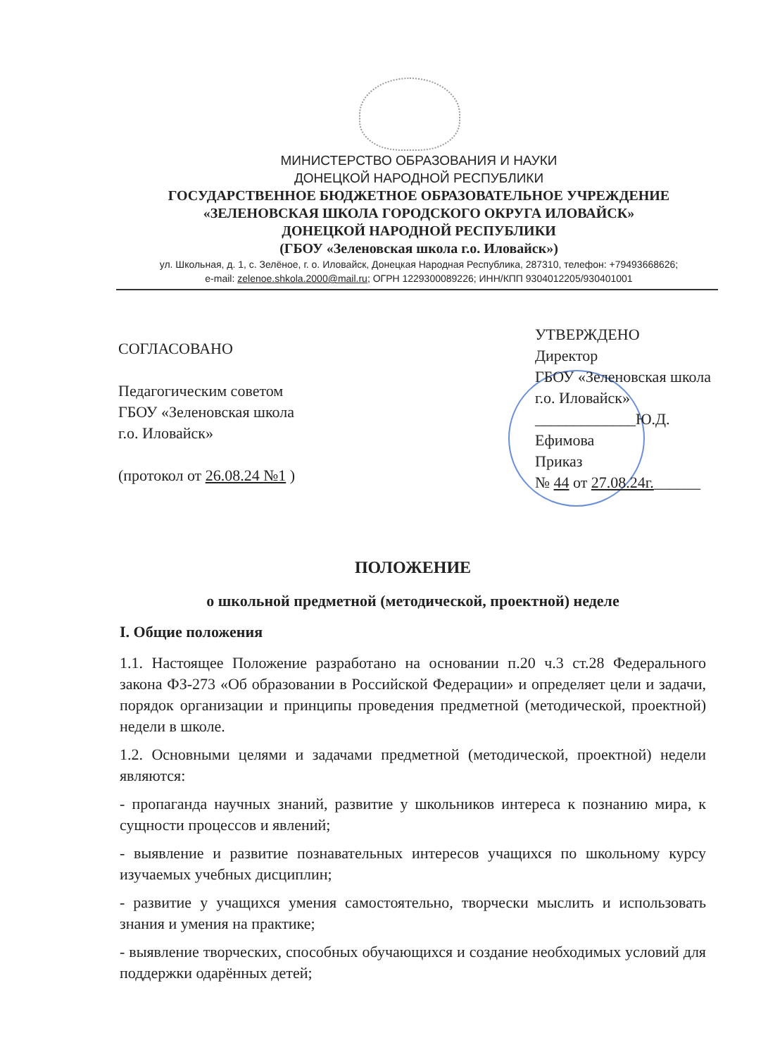МИНИСТЕРСТВО ОБРАЗОВАНИЯ И НАУКИ
ДОНЕЦКОЙ НАРОДНОЙ РЕСПУБЛИКИ
ГОСУДАРСТВЕННОЕ БЮДЖЕТНОЕ ОБРАЗОВАТЕЛЬНОЕ УЧРЕЖДЕНИЕ
«ЗЕЛЕНОВСКАЯ ШКОЛА ГОРОДСКОГО ОКРУГА ИЛОВАЙСК»
ДОНЕЦКОЙ НАРОДНОЙ РЕСПУБЛИКИ
(ГБОУ «Зеленовская школа г.о. Иловайск»)
ул. Школьная, д. 1, с. Зелёное, г. о. Иловайск, Донецкая Народная Республика, 287310, телефон: +79493668626;
e-mail: zelenoe.shkola.2000@mail.ru; ОГРН 1229300089226; ИНН/КПП 9304012205/930401001
СОГЛАСОВАНО
Педагогическим советом
ГБОУ «Зеленовская школа
г.о. Иловайск»
(протокол от 26.08.24 №1 )
УТВЕРЖДЕНО
Директор
ГБОУ «Зеленовская школа
г.о. Иловайск»
_____________Ю.Д. Ефимова
Приказ
№ 44 от 27.08.24г.______
ПОЛОЖЕНИЕ
о школьной предметной (методической, проектной) неделе
I. Общие положения
1.1. Настоящее Положение разработано на основании п.20 ч.3 ст.28 Федерального закона ФЗ-273 «Об образовании в Российской Федерации» и определяет цели и задачи, порядок организации и принципы проведения предметной (методической, проектной) недели в школе.
1.2. Основными целями и задачами предметной (методической, проектной) недели являются:
- пропаганда научных знаний, развитие у школьников интереса к познанию мира, к сущности процессов и явлений;
- выявление и развитие познавательных интересов учащихся по школьному курсу изучаемых учебных дисциплин;
- развитие у учащихся умения самостоятельно, творчески мыслить и использовать знания и умения на практике;
- выявление творческих, способных обучающихся и создание необходимых условий для поддержки одарённых детей;